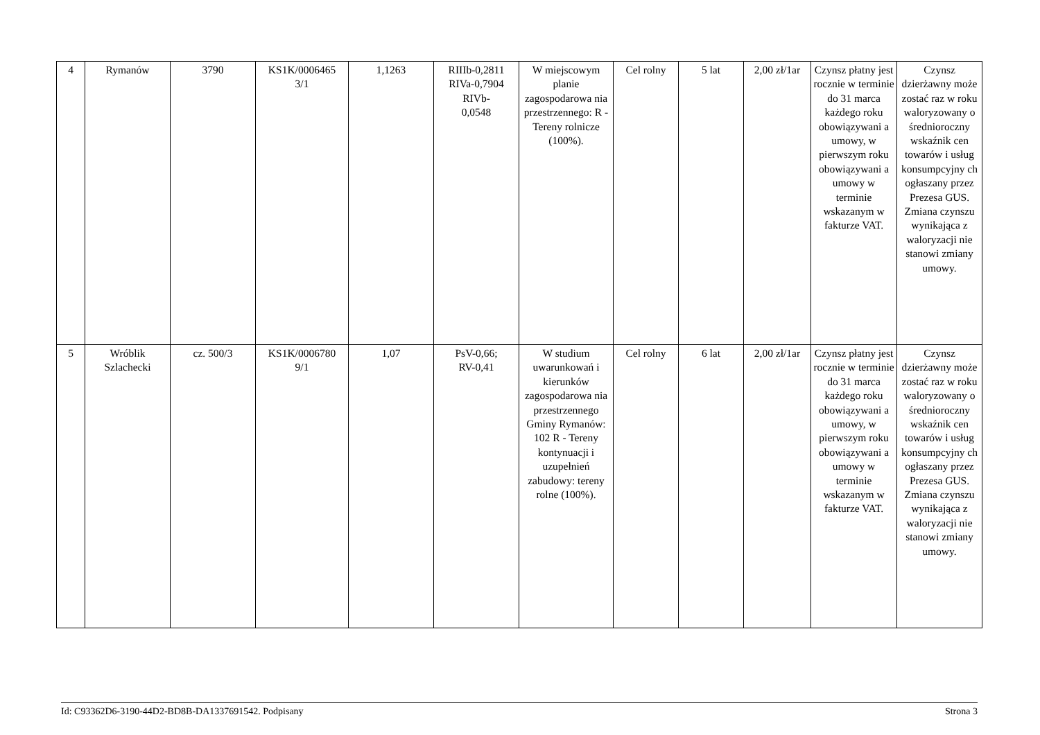| 4 | Rymanów | 3790 | KS1K/0006465 3/1 | 1,1263 | RIIIb-0,2811 RIVa-0,7904 RIVb- 0,0548 | W miejscowym planie zagospodarowa nia przestrzennego: R - Tereny rolnicze (100%). | Cel rolny | 5 lat | 2,00 zł/1ar | Czynsz płatny jest rocznie w terminie do 31 marca każdego roku obowiązywani a umowy, w pierwszym roku obowiązywani a umowy w terminie wskazanym w fakturze VAT. | Czynsz dzierżawny może zostać raz w roku waloryzowany o średnioroczny wskaźnik cen towarów i usług konsumpcyjny ch ogłaszany przez Prezesa GUS. Zmiana czynszu wynikająca z waloryzacji nie stanowi zmiany umowy. |
| 5 | Wróblik Szlachecki | cz. 500/3 | KS1K/0006780 9/1 | 1,07 | PsV-0,66; RV-0,41 | W studium uwarunkowań i kierunków zagospodarowa nia przestrzennego Gminy Rymanów: 102 R - Tereny kontynuacji i uzupełnień zabudowy: tereny rolne (100%). | Cel rolny | 6 lat | 2,00 zł/1ar | Czynsz płatny jest rocznie w terminie do 31 marca każdego roku obowiązywani a umowy, w pierwszym roku obowiązywani a umowy w terminie wskazanym w fakturze VAT. | Czynsz dzierżawny może zostać raz w roku waloryzowany o średnioroczny wskaźnik cen towarów i usług konsumpcyjny ch ogłaszany przez Prezesa GUS. Zmiana czynszu wynikająca z waloryzacji nie stanowi zmiany umowy. |
Id: C93362D6-3190-44D2-BD8B-DA1337691542. Podpisany Strona 3